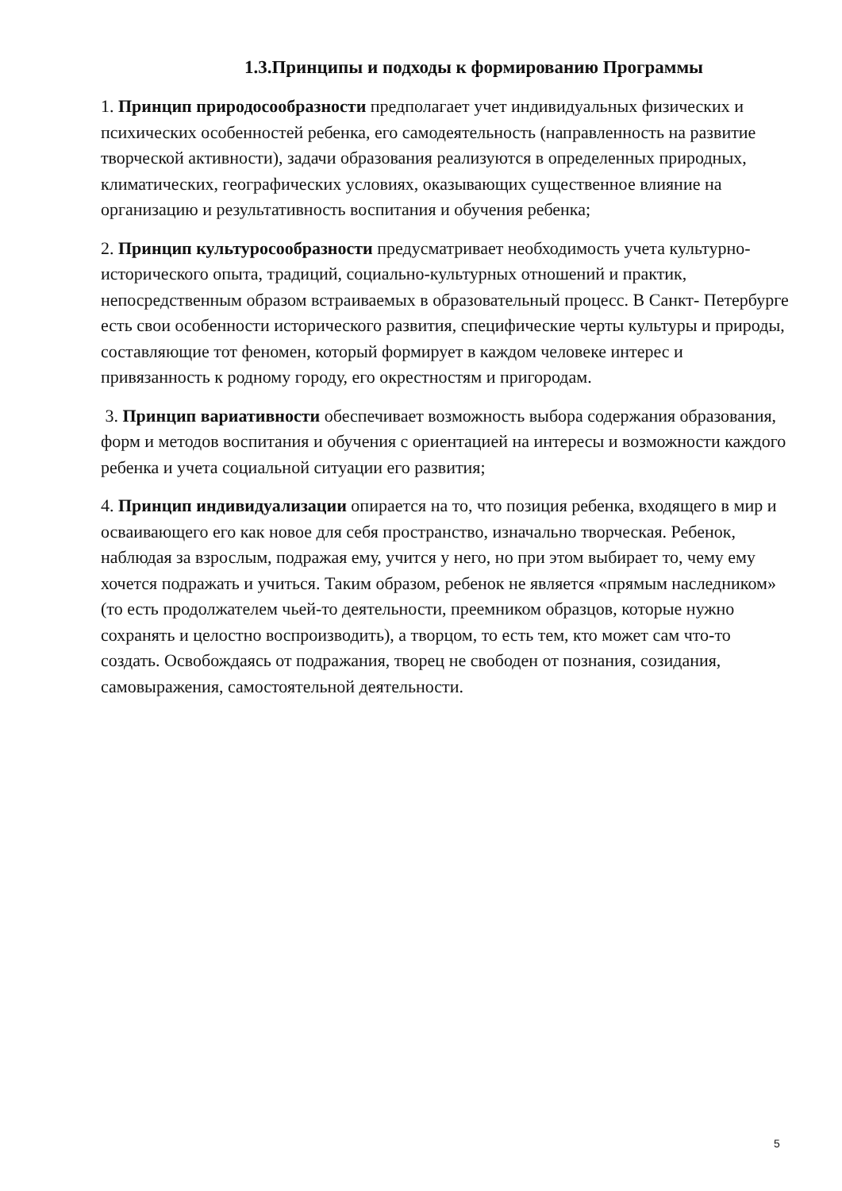1.3.Принципы и подходы к формированию Программы
1. Принцип природосообразности предполагает учет индивидуальных физических и психических особенностей ребенка, его самодеятельность (направленность на развитие творческой активности), задачи образования реализуются в определенных природных, климатических, географических условиях, оказывающих существенное влияние на организацию и результативность воспитания и обучения ребенка;
2. Принцип культуросообразности предусматривает необходимость учета культурно- исторического опыта, традиций, социально-культурных отношений и практик, непосредственным образом встраиваемых в образовательный процесс. В Санкт- Петербурге есть свои особенности исторического развития, специфические черты культуры и природы, составляющие тот феномен, который формирует в каждом человеке интерес и привязанность к родному городу, его окрестностям и пригородам.
3. Принцип вариативности обеспечивает возможность выбора содержания образования, форм и методов воспитания и обучения с ориентацией на интересы и возможности каждого ребенка и учета социальной ситуации его развития;
4. Принцип индивидуализации опирается на то, что позиция ребенка, входящего в мир и осваивающего его как новое для себя пространство, изначально творческая. Ребенок, наблюдая за взрослым, подражая ему, учится у него, но при этом выбирает то, чему ему хочется подражать и учиться. Таким образом, ребенок не является «прямым наследником» (то есть продолжателем чьей-то деятельности, преемником образцов, которые нужно сохранять и целостно воспроизводить), а творцом, то есть тем, кто может сам что-то создать. Освобождаясь от подражания, творец не свободен от познания, созидания, самовыражения, самостоятельной деятельности.
5